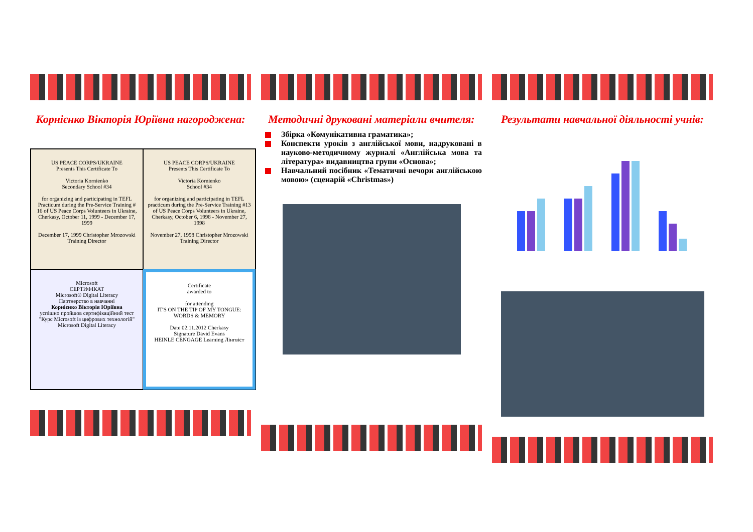Корнієнко Вікторія Юріївна нагороджена:
US PEACE CORPS/UKRAINE
Presents This Certificate To
Victoria Kornienko
Secondary School #34
for organizing and participating in TEFL Practicum during the Pre-Service Training # 16 of US Peace Corps Volunteers in Ukraine, Cherkasy, October 11, 1999 - December 17, 1999
December 17, 1999 Christopher Mrozowski Training Director
US PEACE CORPS/UKRAINE
Presents This Certificate To
Victoria Kornienko
School #34
for organizing and participating in TEFL practicum during the Pre-Service Training #13 of US Peace Corps Volunteers in Ukraine, Cherkasy, October 6, 1998 - November 27, 1998
November 27, 1998 Christopher Mrozowski Training Director
Microsoft
СЕРТИФІКАТ
Microsoft® Digital Literacy
Партнерство в навчанні
Корнієнко Вікторія Юріївна
успішно пройшов сертифікаційний тест
"Курс Microsoft із цифрових технологій"
Microsoft Digital Literacy
Certificate
awarded to
for attending
IT'S ON THE TIP OF MY TONGUE: WORDS & MEMORY
Date 02.11.2012 Cherkasy
Signature David Evans
HEINLE CENGAGE Learning Лінгвіст
Методичні друковані матеріали вчителя:
Збірка «Комунікативна граматика»;
Конспекти уроків з англійської мови, надруковані в науково-методичному журналі «Англійська мова та література» видавництва групи «Основа»;
Навчальний посібник «Тематичні вечори англійською мовою» (сценарій «Christmas»)
Результати навчальної діяльності учнів: